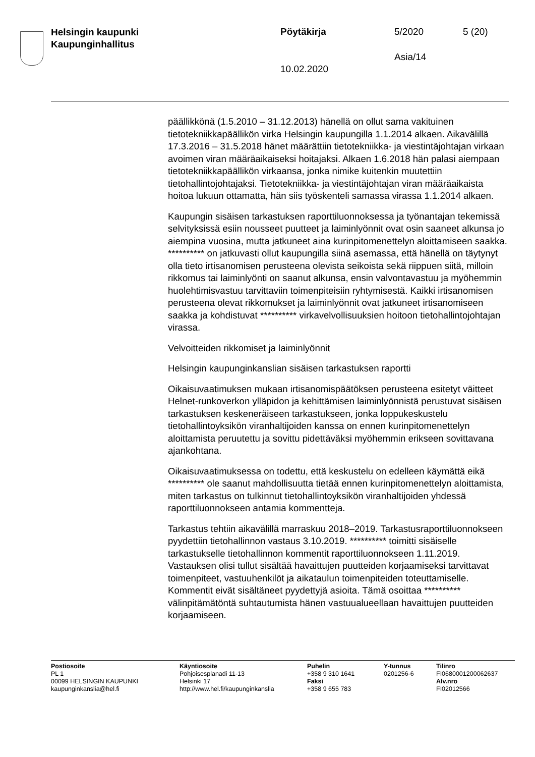Helsingin kaupunki
Kaupunginhallitus
Pöytäkirja 5/2020 5 (20)
Asia/14
10.02.2020
päällikkönä (1.5.2010 – 31.12.2013) hänellä on ollut sama vakituinen tietotekniikkapäällikön virka Helsingin kaupungilla 1.1.2014 alkaen. Aikavälillä 17.3.2016 – 31.5.2018 hänet määrättiin tietotekniikka- ja viestintäjohtajan virkaan avoimen viran määräaikaiseksi hoitajaksi. Alkaen 1.6.2018 hän palasi aiempaan tietotekniikkapäällikön virkaansa, jonka nimike kuitenkin muutettiin tietohallintojohtajaksi. Tietotekniikka- ja viestintäjohtajan viran määräaikaista hoitoa lukuun ottamatta, hän siis työskenteli samassa virassa 1.1.2014 alkaen.
Kaupungin sisäisen tarkastuksen raporttiluonnoksessa ja työnantajan tekemissä selvityksissä esiin nousseet puutteet ja laiminlyönnit ovat osin saaneet alkunsa jo aiempina vuosina, mutta jatkuneet aina kurinpitomenettelyn aloittamiseen saakka. ********** on jatkuvasti ollut kaupungilla siinä asemassa, että hänellä on täytynyt olla tieto irtisanomisen perusteena olevista seikoista sekä riippuen siitä, milloin rikkomus tai laiminlyönti on saanut alkunsa, ensin valvontavastuu ja myöhemmin huolehtimisvastuu tarvittaviin toimenpiteisiin ryhtymisestä. Kaikki irtisanomisen perusteena olevat rikkomukset ja laiminlyönnit ovat jatkuneet irtisanomiseen saakka ja kohdistuvat ********** virkavelvollisuuksien hoitoon tietohallintojohtajan virassa.
Velvoitteiden rikkomiset ja laiminlyönnit
Helsingin kaupunginkanslian sisäisen tarkastuksen raportti
Oikaisuvaatimuksen mukaan irtisanomispäätöksen perusteena esitetyt väitteet Helnet-runkoverkon ylläpidon ja kehittämisen laiminlyönnistä perustuvat sisäisen tarkastuksen keskeneräiseen tarkastukseen, jonka loppukeskustelu tietohallintoyksikön viranhaltijoiden kanssa on ennen kurinpitomenettelyn aloittamista peruutettu ja sovittu pidettäväksi myöhemmin erikseen sovittavana ajankohtana.
Oikaisuvaatimuksessa on todettu, että keskustelu on edelleen käymättä eikä ********** ole saanut mahdollisuutta tietää ennen kurinpitomenettelyn aloittamista, miten tarkastus on tulkinnut tietohallintoyksikön viranhaltijoiden yhdessä raporttiluonnokseen antamia kommentteja.
Tarkastus tehtiin aikavälillä marraskuu 2018–2019. Tarkastusraporttiluonnokseen pyydettiin tietohallinnon vastaus 3.10.2019. ********** toimitti sisäiselle tarkastukselle tietohallinnon kommentit raporttiluonnokseen 1.11.2019. Vastauksen olisi tullut sisältää havaittujen puutteiden korjaamiseksi tarvittavat toimenpiteet, vastuuhenkilöt ja aikataulun toimenpiteiden toteuttamiselle. Kommentit eivät sisältäneet pyydettyjä asioita. Tämä osoittaa ********** välinpitämätöntä suhtautumista hänen vastuualueellaan havaittujen puutteiden korjaamiseen.
Postiosoite
PL 1
00099 HELSINGIN KAUPUNKI
kaupunginkanslia@hel.fi
Käyntiosoite
Pohjoisesplanadi 11-13
Helsinki 17
http://www.hel.fi/kaupunginkanslia
Puhelin
+358 9 310 1641
Faksi
+358 9 655 783
Y-tunnus
0201256-6
Tilinro
FI0680001200062637
Alv.nro
FI02012566